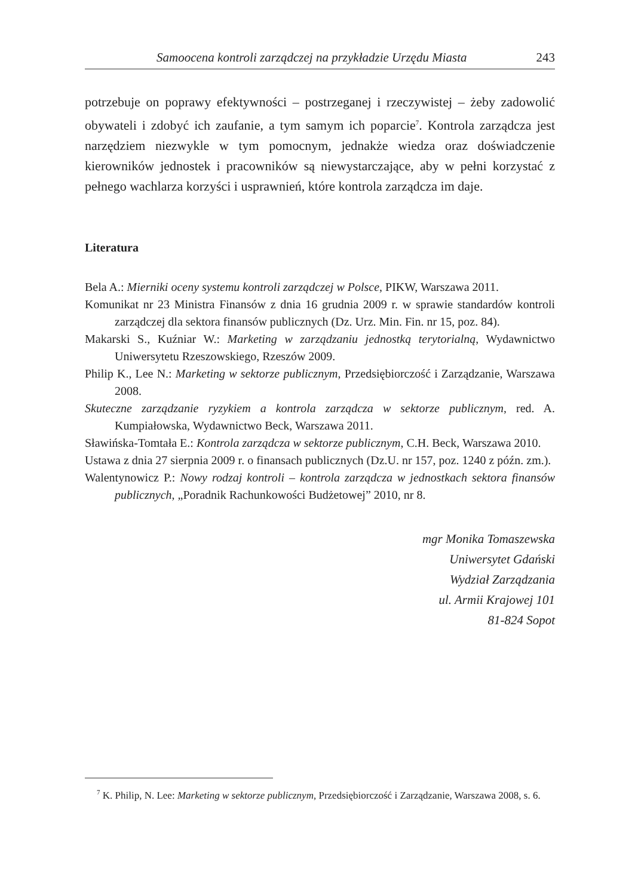Samoocena kontroli zarządczej na przykładzie Urzędu Miasta 243
potrzebuje on poprawy efektywności – postrzeganej i rzeczywistej – żeby zadowolić obywateli i zdobyć ich zaufanie, a tym samym ich poparcie<sup>7</sup>. Kontrola zarządcza jest narzędziem niezwykle w tym pomocnym, jednakże wiedza oraz doświadczenie kierowników jednostek i pracowników są niewystarczające, aby w pełni korzystać z pełnego wachlarza korzyści i usprawnień, które kontrola zarządcza im daje.
Literatura
Bela A.: Mierniki oceny systemu kontroli zarządczej w Polsce, PIKW, Warszawa 2011.
Komunikat nr 23 Ministra Finansów z dnia 16 grudnia 2009 r. w sprawie standardów kontroli zarządczej dla sektora finansów publicznych (Dz. Urz. Min. Fin. nr 15, poz. 84).
Makarski S., Kuźniar W.: Marketing w zarządzaniu jednostką terytorialną, Wydawnictwo Uniwersytetu Rzeszowskiego, Rzeszów 2009.
Philip K., Lee N.: Marketing w sektorze publicznym, Przedsiębiorczość i Zarządzanie, Warszawa 2008.
Skuteczne zarządzanie ryzykiem a kontrola zarządcza w sektorze publicznym, red. A. Kumpiałowska, Wydawnictwo Beck, Warszawa 2011.
Sławińska-Tomtała E.: Kontrola zarządcza w sektorze publicznym, C.H. Beck, Warszawa 2010.
Ustawa z dnia 27 sierpnia 2009 r. o finansach publicznych (Dz.U. nr 157, poz. 1240 z późn. zm.).
Walentynowicz P.: Nowy rodzaj kontroli – kontrola zarządcza w jednostkach sektora finansów publicznych, „Poradnik Rachunkowości Budżetowej” 2010, nr 8.
mgr Monika Tomaszewska
Uniwersytet Gdański
Wydział Zarządzania
ul. Armii Krajowej 101
81-824 Sopot
<sup>7</sup> K. Philip, N. Lee: Marketing w sektorze publicznym, Przedsiębiorczość i Zarządzanie, Warszawa 2008, s. 6.